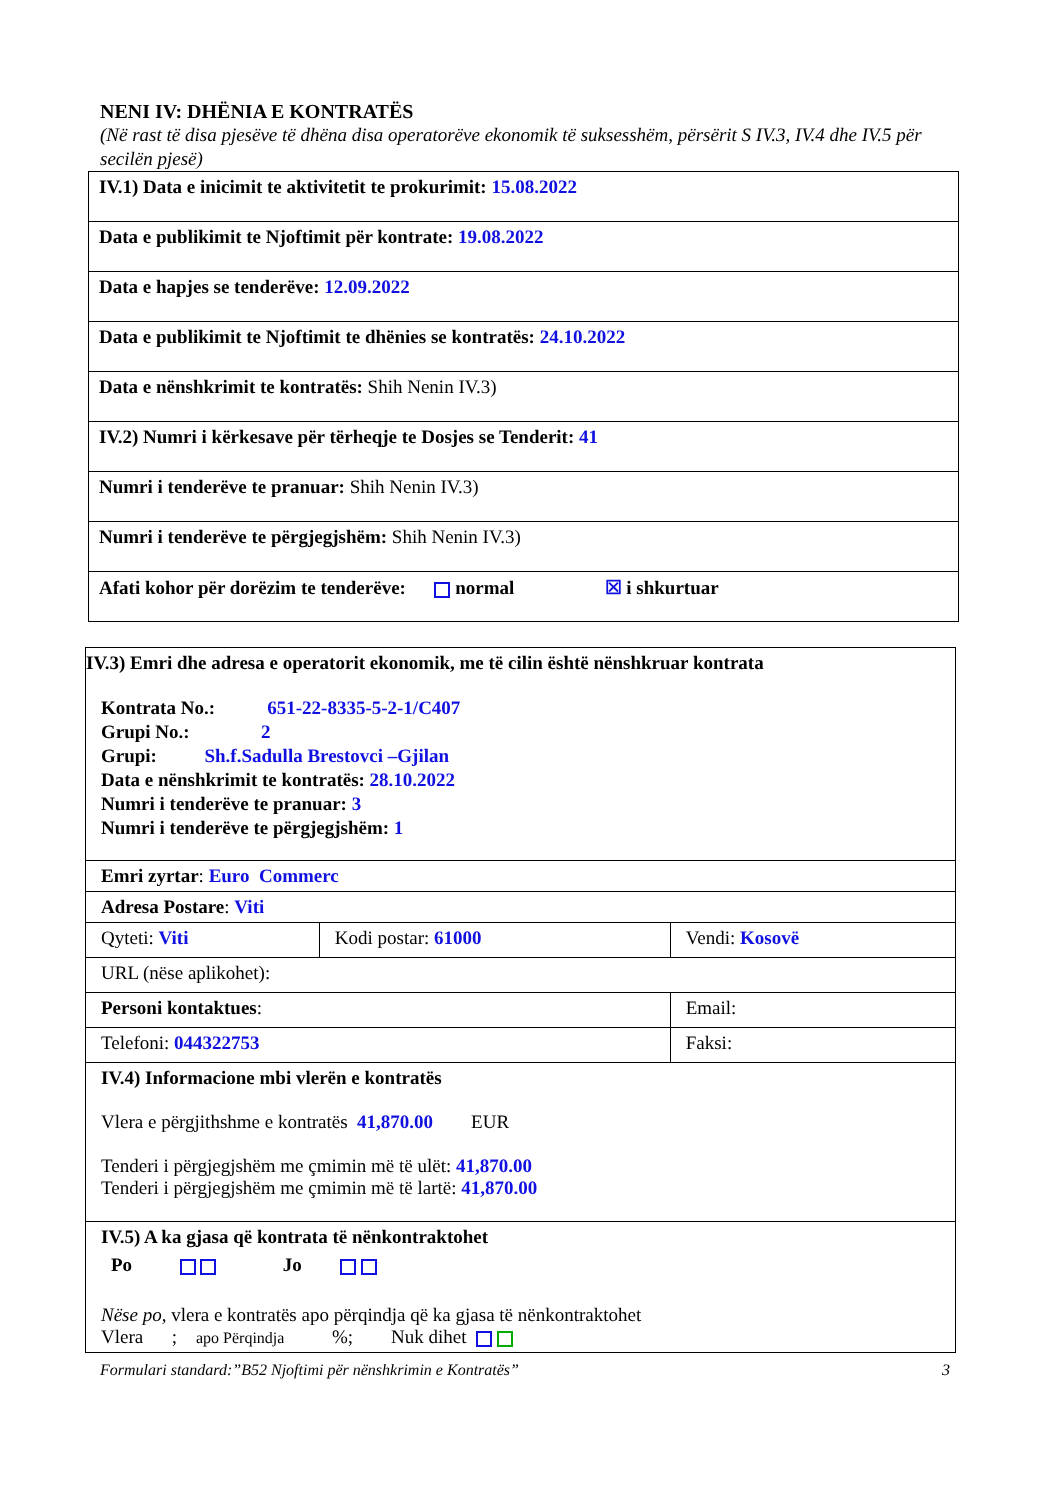NENI IV: DHËNIA E KONTRATËS
(Në rast të disa pjesëve të dhëna disa operatorëve ekonomik të suksesshëm, përsërit S IV.3, IV.4 dhe IV.5 për secilën pjesë)
| IV.1) Data e inicimit te aktivitetit te prokurimit: 15.08.2022 |
| Data e publikimit te Njoftimit për kontrate: 19.08.2022 |
| Data e hapjes se tenderëve: 12.09.2022 |
| Data e publikimit te Njoftimit te dhënies se kontratës: 24.10.2022 |
| Data e nënshkrimit te kontratës: Shih Nenin IV.3) |
| IV.2) Numri i kërkesave për tërheqje te Dosjes se Tenderit: 41 |
| Numri i tenderëve te pranuar: Shih Nenin IV.3) |
| Numri i tenderëve te përgjegjshëm: Shih Nenin IV.3) |
| Afati kohor për dorëzim te tenderëve: normal ☒ i shkurtuar |
| IV.3) Emri dhe adresa e operatorit ekonomik, me të cilin është nënshkruar kontrata Kontrata No.: 651-22-8335-5-2-1/C407 Grupi No.: 2 Grupi: Sh.f.Sadulla Brestovci –Gjilan Data e nënshkrimit te kontratës: 28.10.2022 Numri i tenderëve te pranuar: 3 Numri i tenderëve te përgjegjshëm: 1 | | |
| Emri zyrtar : Euro Commerc | | |
| Adresa Postare : Viti | | |
| Qyteti: Viti | Kodi postar: 61000 | Vendi: Kosovë |
| URL (nëse aplikohet): | | |
| Personi kontaktues : | | Email: |
| Telefoni: 044322753 | | Faksi: |
| IV.4) Informacione mbi vlerën e kontratës Vlera e përgjithshme e kontratës 41,870.00 EUR Tenderi i përgjegjshëm me çmimin më të ulët: 41,870.00 Tenderi i përgjegjshëm me çmimin më të lartë: 41,870.00 | | |
| IV.5) A ka gjasa që kontrata të nënkontraktohet Po Jo Nëse po, vlera e kontratës apo përqindja që ka gjasa të nënkontraktohet Vlera ; apo Përqindja %; Nuk dihet | | |
Formulari standard:”B52 Njoftimi për nënshkrimin e Kontratës” 3